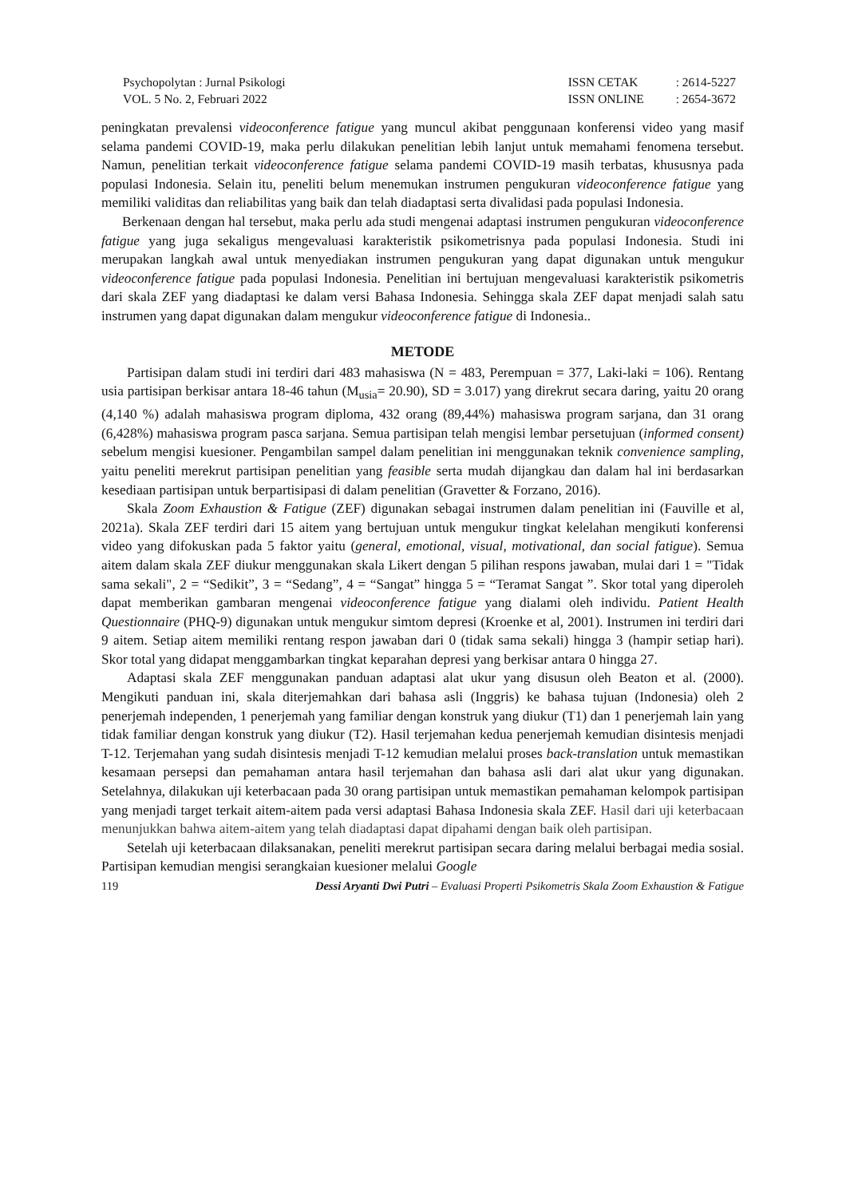Psychopolytan : Jurnal Psikologi
VOL. 5 No. 2, Februari 2022
| ISSN CETAK | : 2614-5227 |
| ISSN ONLINE | : 2654-3672 |
peningkatan prevalensi videoconference fatigue yang muncul akibat penggunaan konferensi video yang masif selama pandemi COVID-19, maka perlu dilakukan penelitian lebih lanjut untuk memahami fenomena tersebut. Namun, penelitian terkait videoconference fatigue selama pandemi COVID-19 masih terbatas, khususnya pada populasi Indonesia. Selain itu, peneliti belum menemukan instrumen pengukuran videoconference fatigue yang memiliki validitas dan reliabilitas yang baik dan telah diadaptasi serta divalidasi pada populasi Indonesia.
Berkenaan dengan hal tersebut, maka perlu ada studi mengenai adaptasi instrumen pengukuran videoconference fatigue yang juga sekaligus mengevaluasi karakteristik psikometrisnya pada populasi Indonesia. Studi ini merupakan langkah awal untuk menyediakan instrumen pengukuran yang dapat digunakan untuk mengukur videoconference fatigue pada populasi Indonesia. Penelitian ini bertujuan mengevaluasi karakteristik psikometris dari skala ZEF yang diadaptasi ke dalam versi Bahasa Indonesia. Sehingga skala ZEF dapat menjadi salah satu instrumen yang dapat digunakan dalam mengukur videoconference fatigue di Indonesia..
METODE
Partisipan dalam studi ini terdiri dari 483 mahasiswa (N = 483, Perempuan = 377, Laki-laki = 106). Rentang usia partisipan berkisar antara 18-46 tahun (M<sub>usia</sub>= 20.90), SD = 3.017) yang direkrut secara daring, yaitu 20 orang (4,140 %) adalah mahasiswa program diploma, 432 orang (89,44%) mahasiswa program sarjana, dan 31 orang (6,428%) mahasiswa program pasca sarjana. Semua partisipan telah mengisi lembar persetujuan (informed consent) sebelum mengisi kuesioner. Pengambilan sampel dalam penelitian ini menggunakan teknik convenience sampling, yaitu peneliti merekrut partisipan penelitian yang feasible serta mudah dijangkau dan dalam hal ini berdasarkan kesediaan partisipan untuk berpartisipasi di dalam penelitian (Gravetter & Forzano, 2016).
Skala Zoom Exhaustion & Fatigue (ZEF) digunakan sebagai instrumen dalam penelitian ini (Fauville et al, 2021a). Skala ZEF terdiri dari 15 aitem yang bertujuan untuk mengukur tingkat kelelahan mengikuti konferensi video yang difokuskan pada 5 faktor yaitu (general, emotional, visual, motivational, dan social fatigue). Semua aitem dalam skala ZEF diukur menggunakan skala Likert dengan 5 pilihan respons jawaban, mulai dari 1 = "Tidak sama sekali", 2 = “Sedikit”, 3 = “Sedang”, 4 = “Sangat” hingga 5 = “Teramat Sangat ”. Skor total yang diperoleh dapat memberikan gambaran mengenai videoconference fatigue yang dialami oleh individu. Patient Health Questionnaire (PHQ-9) digunakan untuk mengukur simtom depresi (Kroenke et al, 2001). Instrumen ini terdiri dari 9 aitem. Setiap aitem memiliki rentang respon jawaban dari 0 (tidak sama sekali) hingga 3 (hampir setiap hari). Skor total yang didapat menggambarkan tingkat keparahan depresi yang berkisar antara 0 hingga 27.
Adaptasi skala ZEF menggunakan panduan adaptasi alat ukur yang disusun oleh Beaton et al. (2000). Mengikuti panduan ini, skala diterjemahkan dari bahasa asli (Inggris) ke bahasa tujuan (Indonesia) oleh 2 penerjemah independen, 1 penerjemah yang familiar dengan konstruk yang diukur (T1) dan 1 penerjemah lain yang tidak familiar dengan konstruk yang diukur (T2). Hasil terjemahan kedua penerjemah kemudian disintesis menjadi T-12. Terjemahan yang sudah disintesis menjadi T-12 kemudian melalui proses back-translation untuk memastikan kesamaan persepsi dan pemahaman antara hasil terjemahan dan bahasa asli dari alat ukur yang digunakan. Setelahnya, dilakukan uji keterbacaan pada 30 orang partisipan untuk memastikan pemahaman kelompok partisipan yang menjadi target terkait aitem-aitem pada versi adaptasi Bahasa Indonesia skala ZEF. Hasil dari uji keterbacaan menunjukkan bahwa aitem-aitem yang telah diadaptasi dapat dipahami dengan baik oleh partisipan.
Setelah uji keterbacaan dilaksanakan, peneliti merekrut partisipan secara daring melalui berbagai media sosial. Partisipan kemudian mengisi serangkaian kuesioner melalui Google
119 Dessi Aryanti Dwi Putri – Evaluasi Properti Psikometris Skala Zoom Exhaustion & Fatigue